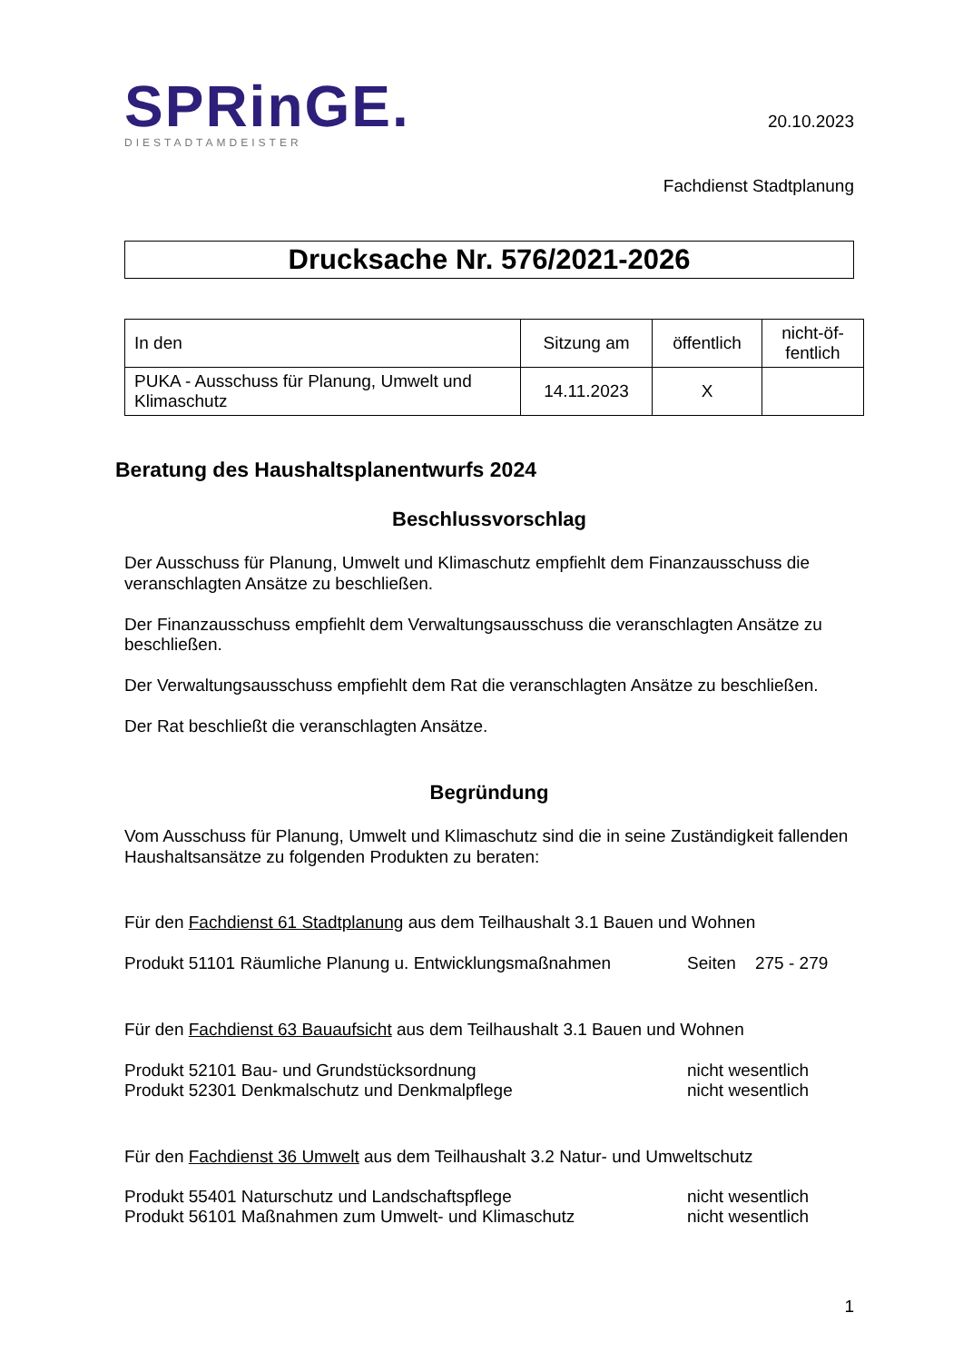SPRinGE.
DIESTADTAMDEISTER
20.10.2023
Fachdienst Stadtplanung
Drucksache Nr. 576/2021-2026
| In den | Sitzung am | öffentlich | nicht-öf- fentlich |
| --- | --- | --- | --- |
| PUKA - Ausschuss für Planung, Umwelt und Klimaschutz | 14.11.2023 | X | |
Beratung des Haushaltsplanentwurfs 2024
Beschlussvorschlag
Der Ausschuss für Planung, Umwelt und Klimaschutz empfiehlt dem Finanzausschuss die veranschlagten Ansätze zu beschließen.
Der Finanzausschuss empfiehlt dem Verwaltungsausschuss die veranschlagten Ansätze zu beschließen.
Der Verwaltungsausschuss empfiehlt dem Rat die veranschlagten Ansätze zu beschließen.
Der Rat beschließt die veranschlagten Ansätze.
Begründung
Vom Ausschuss für Planung, Umwelt und Klimaschutz sind die in seine Zuständigkeit fallenden Haushaltsansätze zu folgenden Produkten zu beraten:
Für den Fachdienst 61 Stadtplanung aus dem Teilhaushalt 3.1 Bauen und Wohnen
Produkt 51101 Räumliche Planung u. Entwicklungsmaßnahmen Seiten 275 - 279
Für den Fachdienst 63 Bauaufsicht aus dem Teilhaushalt 3.1 Bauen und Wohnen
Produkt 52101 Bau- und Grundstücksordnung nicht wesentlich
Produkt 52301 Denkmalschutz und Denkmalpflege nicht wesentlich
Für den Fachdienst 36 Umwelt aus dem Teilhaushalt 3.2 Natur- und Umweltschutz
Produkt 55401 Naturschutz und Landschaftspflege nicht wesentlich
Produkt 56101 Maßnahmen zum Umwelt- und Klimaschutz nicht wesentlich
1